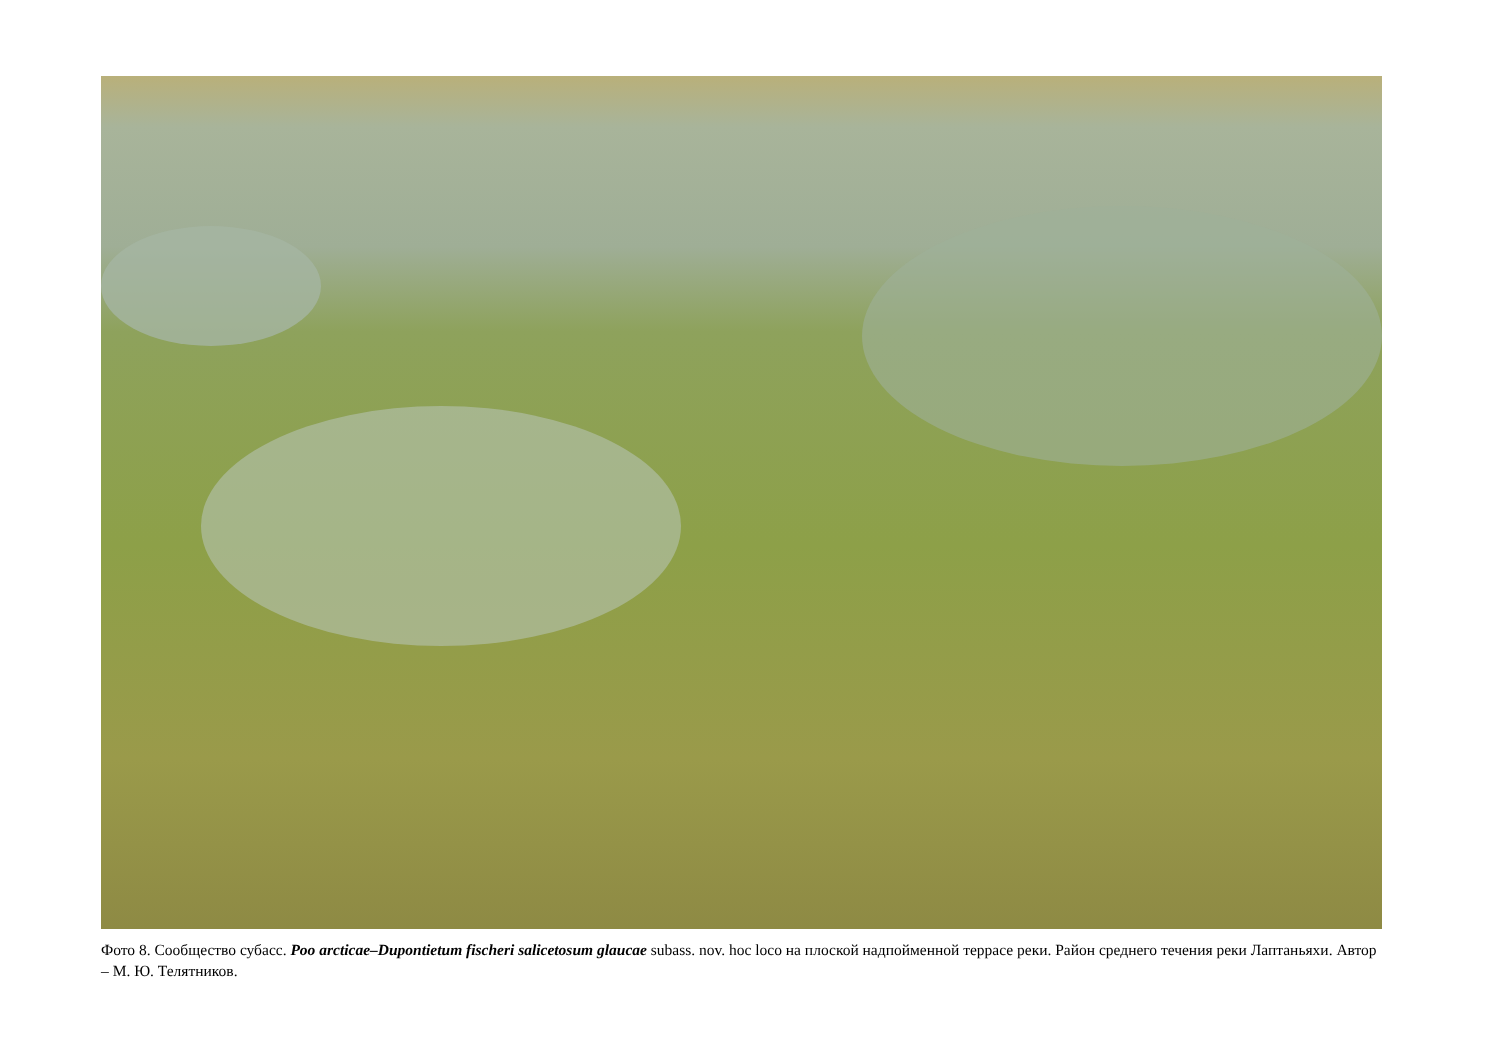Фото 8. Сообщество субасс. Poo arcticae–Dupontietum fischeri salicetosum glaucae subass. nov. hoc loco на плоской надпойменной террасе реки. Район среднего течения реки Лаптаньяхи. Автор – М. Ю. Телятников.